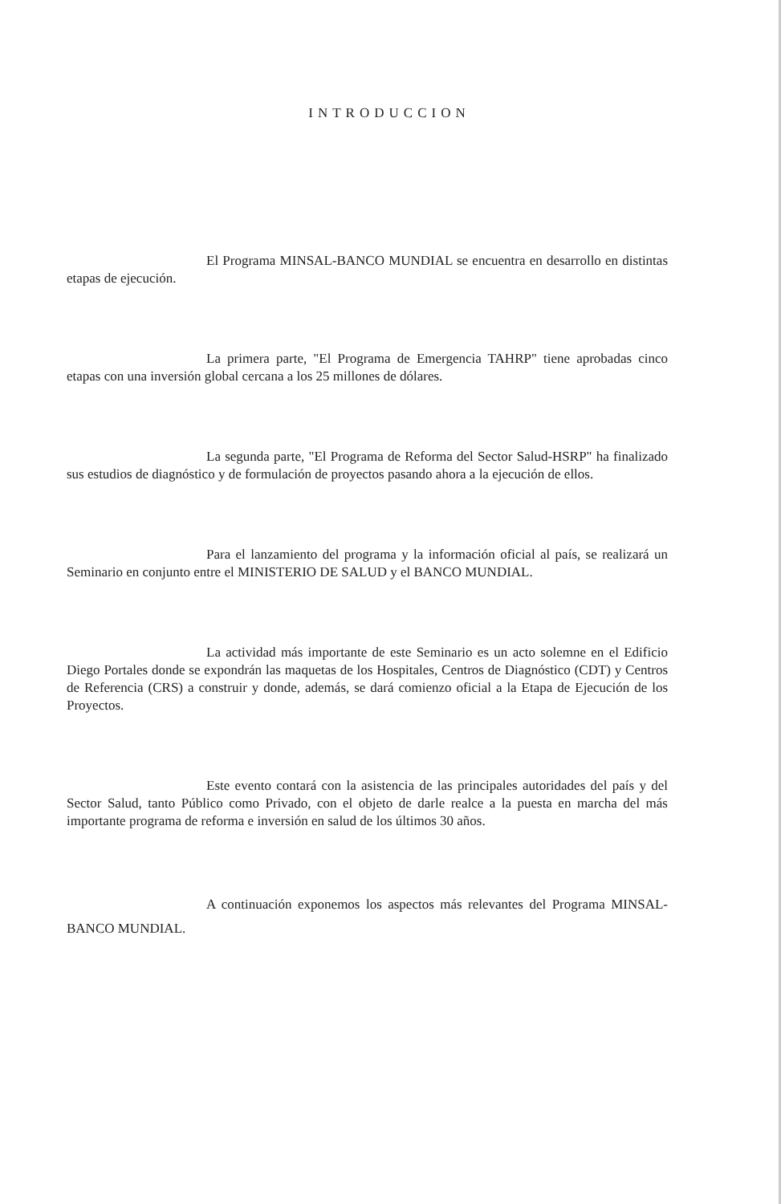INTRODUCCION
El Programa MINSAL-BANCO MUNDIAL se encuentra en desarrollo en distintas etapas de ejecución.
La primera parte, "El Programa de Emergencia TAHRP" tiene aprobadas cinco etapas con una inversión global cercana a los 25 millones de dólares.
La segunda parte, "El Programa de Reforma del Sector Salud-HSRP" ha finalizado sus estudios de diagnóstico y de formulación de proyectos pasando ahora a la ejecución de ellos.
Para el lanzamiento del programa y la información oficial al país, se realizará un Seminario en conjunto entre el MINISTERIO DE SALUD y el BANCO MUNDIAL.
La actividad más importante de este Seminario es un acto solemne en el Edificio Diego Portales donde se expondrán las maquetas de los Hospitales, Centros de Diagnóstico (CDT) y Centros de Referencia (CRS) a construir y donde, además, se dará comienzo oficial a la Etapa de Ejecución de los Proyectos.
Este evento contará con la asistencia de las principales autoridades del país y del Sector Salud, tanto Público como Privado, con el objeto de darle realce a la puesta en marcha del más importante programa de reforma e inversión en salud de los últimos 30 años.
A continuación exponemos los aspectos más relevantes del Programa MINSAL-BANCO MUNDIAL.